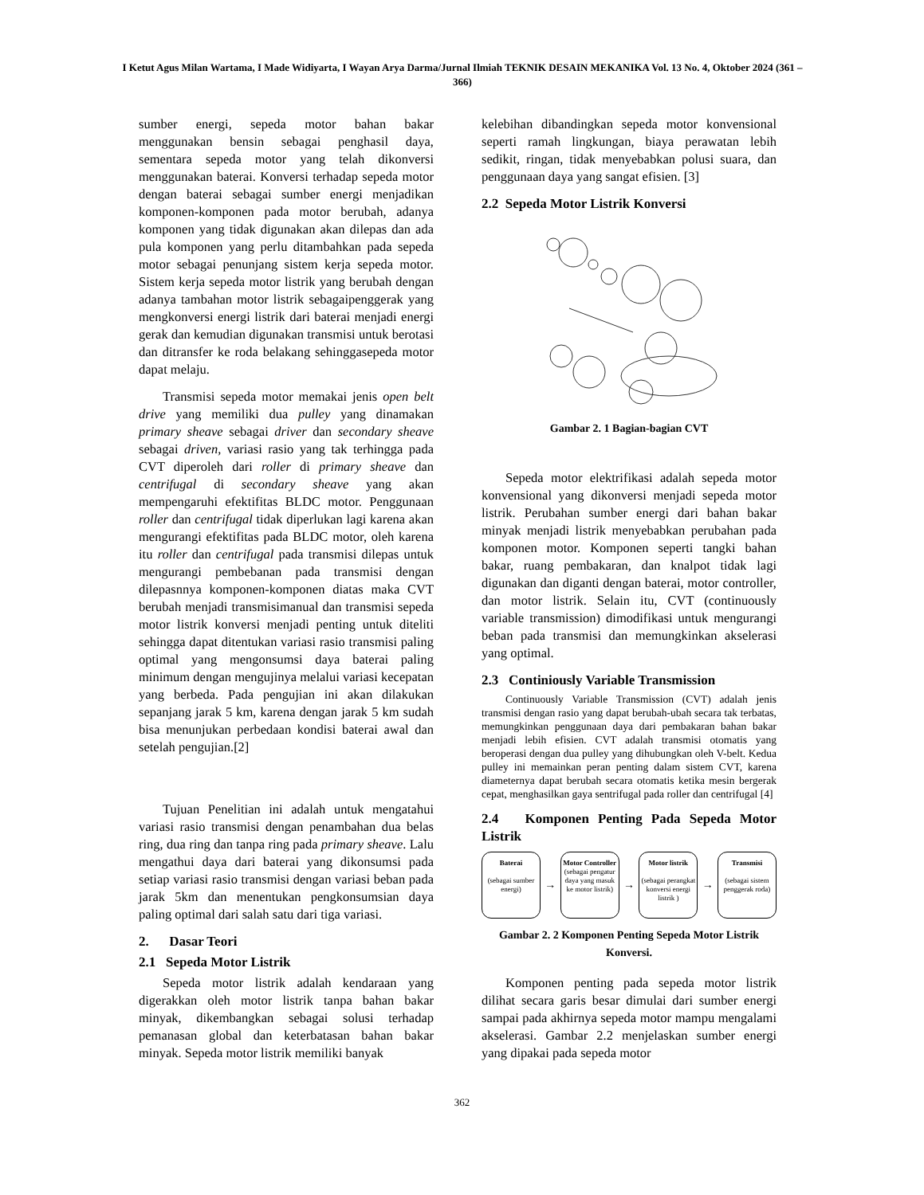I Ketut Agus Milan Wartama, I Made Widiyarta, I Wayan Arya Darma/Jurnal Ilmiah TEKNIK DESAIN MEKANIKA Vol. 13 No. 4, Oktober 2024 (361 – 366)
sumber energi, sepeda motor bahan bakar menggunakan bensin sebagai penghasil daya, sementara sepeda motor yang telah dikonversi menggunakan baterai. Konversi terhadap sepeda motor dengan baterai sebagai sumber energi menjadikan komponen-komponen pada motor berubah, adanya komponen yang tidak digunakan akan dilepas dan ada pula komponen yang perlu ditambahkan pada sepeda motor sebagai penunjang sistem kerja sepeda motor. Sistem kerja sepeda motor listrik yang berubah dengan adanya tambahan motor listrik sebagaipenggerak yang mengkonversi energi listrik dari baterai menjadi energi gerak dan kemudian digunakan transmisi untuk berotasi dan ditransfer ke roda belakang sehinggasepeda motor dapat melaju.
Transmisi sepeda motor memakai jenis open belt drive yang memiliki dua pulley yang dinamakan primary sheave sebagai driver dan secondary sheave sebagai driven, variasi rasio yang tak terhingga pada CVT diperoleh dari roller di primary sheave dan centrifugal di secondary sheave yang akan mempengaruhi efektifitas BLDC motor. Penggunaan roller dan centrifugal tidak diperlukan lagi karena akan mengurangi efektifitas pada BLDC motor, oleh karena itu roller dan centrifugal pada transmisi dilepas untuk mengurangi pembebanan pada transmisi dengan dilepasnnya komponen-komponen diatas maka CVT berubah menjadi transmisimanual dan transmisi sepeda motor listrik konversi menjadi penting untuk diteliti sehingga dapat ditentukan variasi rasio transmisi paling optimal yang mengonsumsi daya baterai paling minimum dengan mengujinya melalui variasi kecepatan yang berbeda. Pada pengujian ini akan dilakukan sepanjang jarak 5 km, karena dengan jarak 5 km sudah bisa menunjukan perbedaan kondisi baterai awal dan setelah pengujian.[2]
Tujuan Penelitian ini adalah untuk mengatahui variasi rasio transmisi dengan penambahan dua belas ring, dua ring dan tanpa ring pada primary sheave. Lalu mengathui daya dari baterai yang dikonsumsi pada setiap variasi rasio transmisi dengan variasi beban pada jarak 5km dan menentukan pengkonsumsian daya paling optimal dari salah satu dari tiga variasi.
2. Dasar Teori
2.1 Sepeda Motor Listrik
Sepeda motor listrik adalah kendaraan yang digerakkan oleh motor listrik tanpa bahan bakar minyak, dikembangkan sebagai solusi terhadap pemanasan global dan keterbatasan bahan bakar minyak. Sepeda motor listrik memiliki banyak
kelebihan dibandingkan sepeda motor konvensional seperti ramah lingkungan, biaya perawatan lebih sedikit, ringan, tidak menyebabkan polusi suara, dan penggunaan daya yang sangat efisien. [3]
2.2 Sepeda Motor Listrik Konversi
Gambar 2. 1 Bagian-bagian CVT
Sepeda motor elektrifikasi adalah sepeda motor konvensional yang dikonversi menjadi sepeda motor listrik. Perubahan sumber energi dari bahan bakar minyak menjadi listrik menyebabkan perubahan pada komponen motor. Komponen seperti tangki bahan bakar, ruang pembakaran, dan knalpot tidak lagi digunakan dan diganti dengan baterai, motor controller, dan motor listrik. Selain itu, CVT (continuously variable transmission) dimodifikasi untuk mengurangi beban pada transmisi dan memungkinkan akselerasi yang optimal.
2.3 Continiously Variable Transmission
Continuously Variable Transmission (CVT) adalah jenis transmisi dengan rasio yang dapat berubah-ubah secara tak terbatas, memungkinkan penggunaan daya dari pembakaran bahan bakar menjadi lebih efisien. CVT adalah transmisi otomatis yang beroperasi dengan dua pulley yang dihubungkan oleh V-belt. Kedua pulley ini memainkan peran penting dalam sistem CVT, karena diameternya dapat berubah secara otomatis ketika mesin bergerak cepat, menghasilkan gaya sentrifugal pada roller dan centrifugal [4]
2.4 Komponen Penting Pada Sepeda Motor Listrik
Baterai
(sebagai sumber energi)
→
Motor Controller
(sebagai pengatur daya yang masuk ke motor listrik)
→
Motor listrik
(sebagai perangkat konversi energi listrik )
→
Transmisi
(sebagai sistem penggerak roda)
Gambar 2. 2 Komponen Penting Sepeda Motor Listrik Konversi.
Komponen penting pada sepeda motor listrik dilihat secara garis besar dimulai dari sumber energi sampai pada akhirnya sepeda motor mampu mengalami akselerasi. Gambar 2.2 menjelaskan sumber energi yang dipakai pada sepeda motor
362